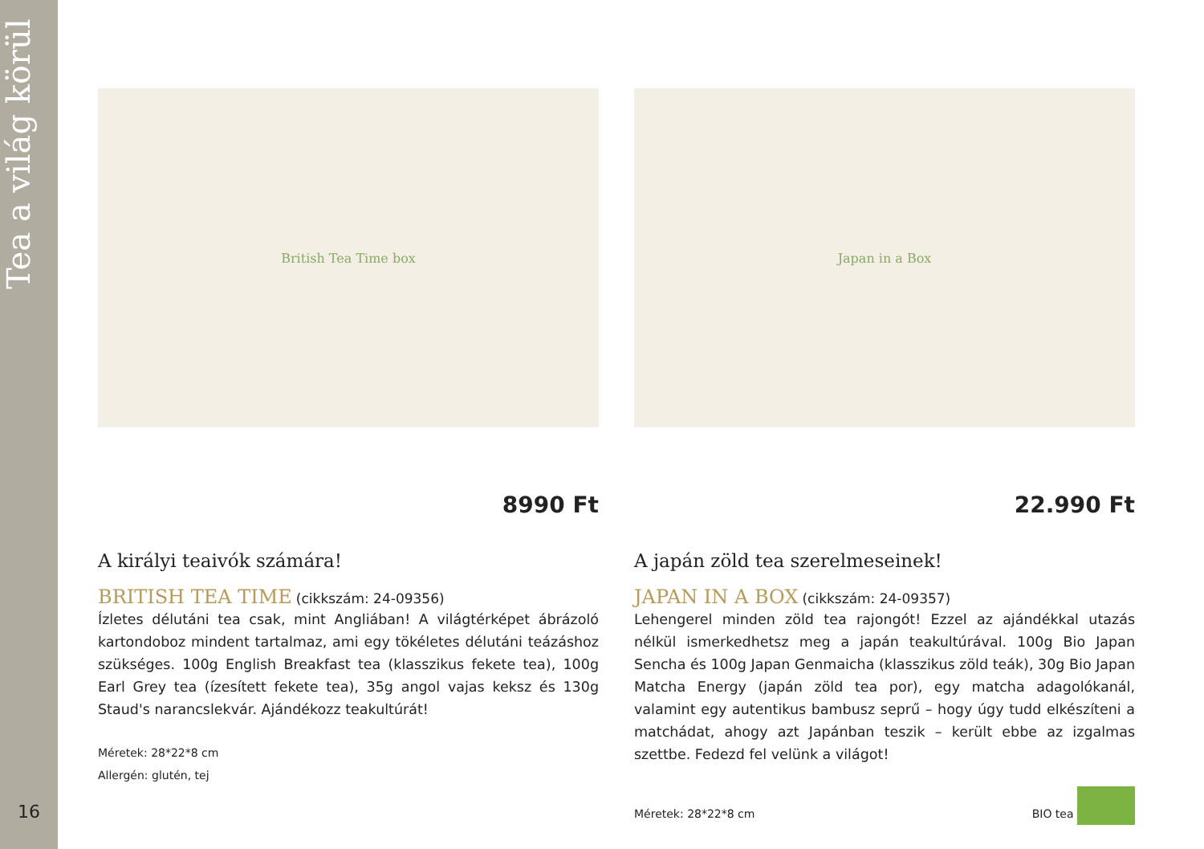Tea a világ körül
16
British Tea Time box
8990 Ft
A királyi teaivók számára!
BRITISH TEA TIME (cikkszám: 24-09356)
Ízletes délutáni tea csak, mint Angliában! A világtérképet ábrázoló kartondoboz mindent tartalmaz, ami egy tökéletes délutáni teázáshoz szükséges. 100g English Breakfast tea (klasszikus fekete tea), 100g Earl Grey tea (ízesített fekete tea), 35g angol vajas keksz és 130g Staud's narancslekvár. Ajándékozz teakultúrát!
Méretek: 28*22*8 cm
Allergén: glutén, tej
Japan in a Box
22.990 Ft
A japán zöld tea szerelmeseinek!
JAPAN IN A BOX (cikkszám: 24-09357)
Lehengerel minden zöld tea rajongót! Ezzel az ajándékkal utazás nélkül ismerkedhetsz meg a japán teakultúrával. 100g Bio Japan Sencha és 100g Japan Genmaicha (klasszikus zöld teák), 30g Bio Japan Matcha Energy (japán zöld tea por), egy matcha adagolókanál, valamint egy autentikus bambusz seprű – hogy úgy tudd elkészíteni a matchádat, ahogy azt Japánban teszik – került ebbe az izgalmas szettbe. Fedezd fel velünk a világot!
Méretek: 28*22*8 cm BIO tea